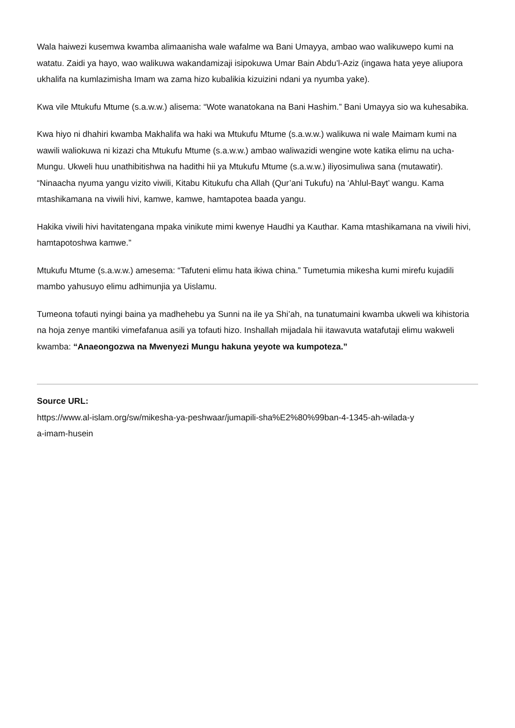Wala haiwezi kusemwa kwamba alimaanisha wale wafalme wa Bani Umayya, ambao wao walikuwepo kumi na watatu. Zaidi ya hayo, wao walikuwa wakandamizaji isipokuwa Umar Bain Abdu’l-Aziz (ingawa hata yeye aliupora ukhalifa na kumlazimisha Imam wa zama hizo kubalikia kizuizini ndani ya nyumba yake).
Kwa vile Mtukufu Mtume (s.a.w.w.) alisema: “Wote wanatokana na Bani Hashim.” Bani Umayya sio wa kuhesabika.
Kwa hiyo ni dhahiri kwamba Makhalifa wa haki wa Mtukufu Mtume (s.a.w.w.) walikuwa ni wale Maimam kumi na wawili waliokuwa ni kizazi cha Mtukufu Mtume (s.a.w.w.) ambao waliwazidi wengine wote katika elimu na ucha-Mungu. Ukweli huu unathibitishwa na hadithi hii ya Mtukufu Mtume (s.a.w.w.) iliyosimuliwa sana (mutawatir). “Ninaacha nyuma yangu vizito viwili, Kitabu Kitukufu cha Allah (Qur’ani Tukufu) na ‘Ahlul-Bayt’ wangu. Kama mtashikamana na viwili hivi, kamwe, kamwe, hamtapotea baada yangu.
Hakika viwili hivi havitatengana mpaka vinikute mimi kwenye Haudhi ya Kauthar. Kama mtashikamana na viwili hivi, hamtapotoshwa kamwe.”
Mtukufu Mtume (s.a.w.w.) amesema: “Tafuteni elimu hata ikiwa china.” Tumetumia mikesha kumi mirefu kujadili mambo yahusuyo elimu adhimunjia ya Uislamu.
Tumeona tofauti nyingi baina ya madhehebu ya Sunni na ile ya Shi’ah, na tunatumaini kwamba ukweli wa kihistoria na hoja zenye mantiki vimefafanua asili ya tofauti hizo. Inshallah mijadala hii itawavuta watafutaji elimu wakweli kwamba: “Anaeongozwa na Mwenyezi Mungu hakuna yeyote wa kumpoteza.”
Source URL:
https://www.al-islam.org/sw/mikesha-ya-peshwaar/jumapili-sha%E2%80%99ban-4-1345-ah-wilada-y
a-imam-husein